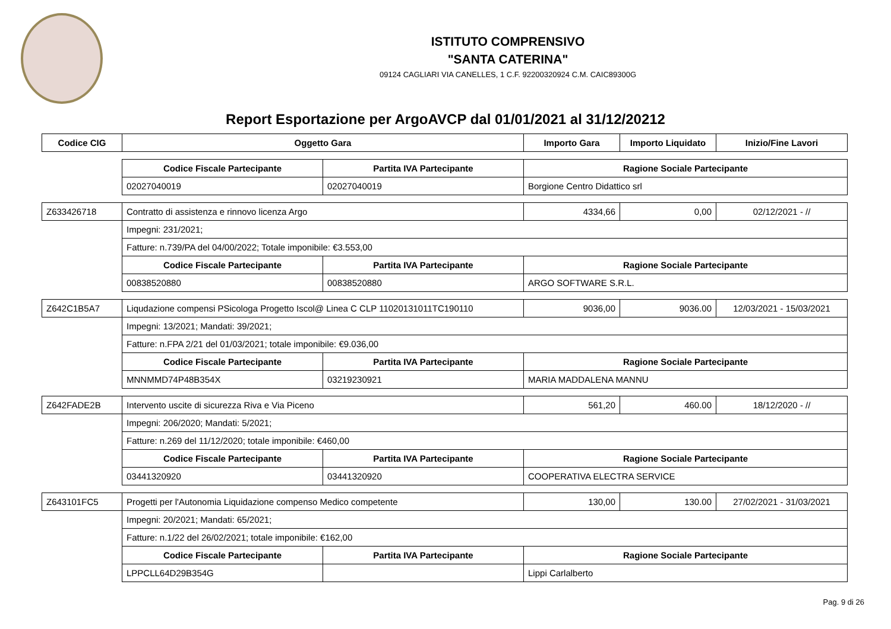ISTITUTO COMPRENSIVO
"SANTA CATERINA"
09124 CAGLIARI VIA CANELLES, 1 C.F. 92200320924 C.M. CAIC89300G
Report Esportazione per ArgoAVCP dal 01/01/2021 al 31/12/20212
| Codice CIG | Oggetto Gara | | Importo Gara | Importo Liquidato | Inizio/Fine Lavori |
| --- | --- | --- | --- | --- | --- |
| | Codice Fiscale Partecipante | Partita IVA Partecipante | Ragione Sociale Partecipante | | |
| | 02027040019 | 02027040019 | Borgione Centro Didattico srl | | |
| Z633426718 | Contratto di assistenza e rinnovo licenza Argo | | 4334,66 | 0,00 | 02/12/2021 - // |
| | Impegni: 231/2021; | | | | |
| | Fatture: n.739/PA del 04/00/2022; Totale imponibile: €3.553,00 | | | | |
| | Codice Fiscale Partecipante | Partita IVA Partecipante | Ragione Sociale Partecipante | | |
| | 00838520880 | 00838520880 | ARGO SOFTWARE S.R.L. | | |
| Z642C1B5A7 | Liqudazione compensi PSicologa Progetto Iscol@ Linea C CLP 11020131011TC190110 | | 9036,00 | 9036.00 | 12/03/2021 - 15/03/2021 |
| | Impegni: 13/2021; Mandati: 39/2021; | | | | |
| | Fatture: n.FPA 2/21 del 01/03/2021; totale imponibile: €9.036,00 | | | | |
| | Codice Fiscale Partecipante | Partita IVA Partecipante | Ragione Sociale Partecipante | | |
| | MNNMMD74P48B354X | 03219230921 | MARIA MADDALENA MANNU | | |
| Z642FADE2B | Intervento uscite di sicurezza Riva e Via Piceno | | 561,20 | 460.00 | 18/12/2020 - // |
| | Impegni: 206/2020; Mandati: 5/2021; | | | | |
| | Fatture: n.269 del 11/12/2020; totale imponibile: €460,00 | | | | |
| | Codice Fiscale Partecipante | Partita IVA Partecipante | Ragione Sociale Partecipante | | |
| | 03441320920 | 03441320920 | COOPERATIVA ELECTRA SERVICE | | |
| Z643101FC5 | Progetti per l'Autonomia Liquidazione compenso Medico competente | | 130,00 | 130.00 | 27/02/2021 - 31/03/2021 |
| | Impegni: 20/2021; Mandati: 65/2021; | | | | |
| | Fatture: n.1/22 del 26/02/2021; totale imponibile: €162,00 | | | | |
| | Codice Fiscale Partecipante | Partita IVA Partecipante | Ragione Sociale Partecipante | | |
| | LPPCLL64D29B354G | | Lippi Carlalberto | | |
Pag. 9 di 26